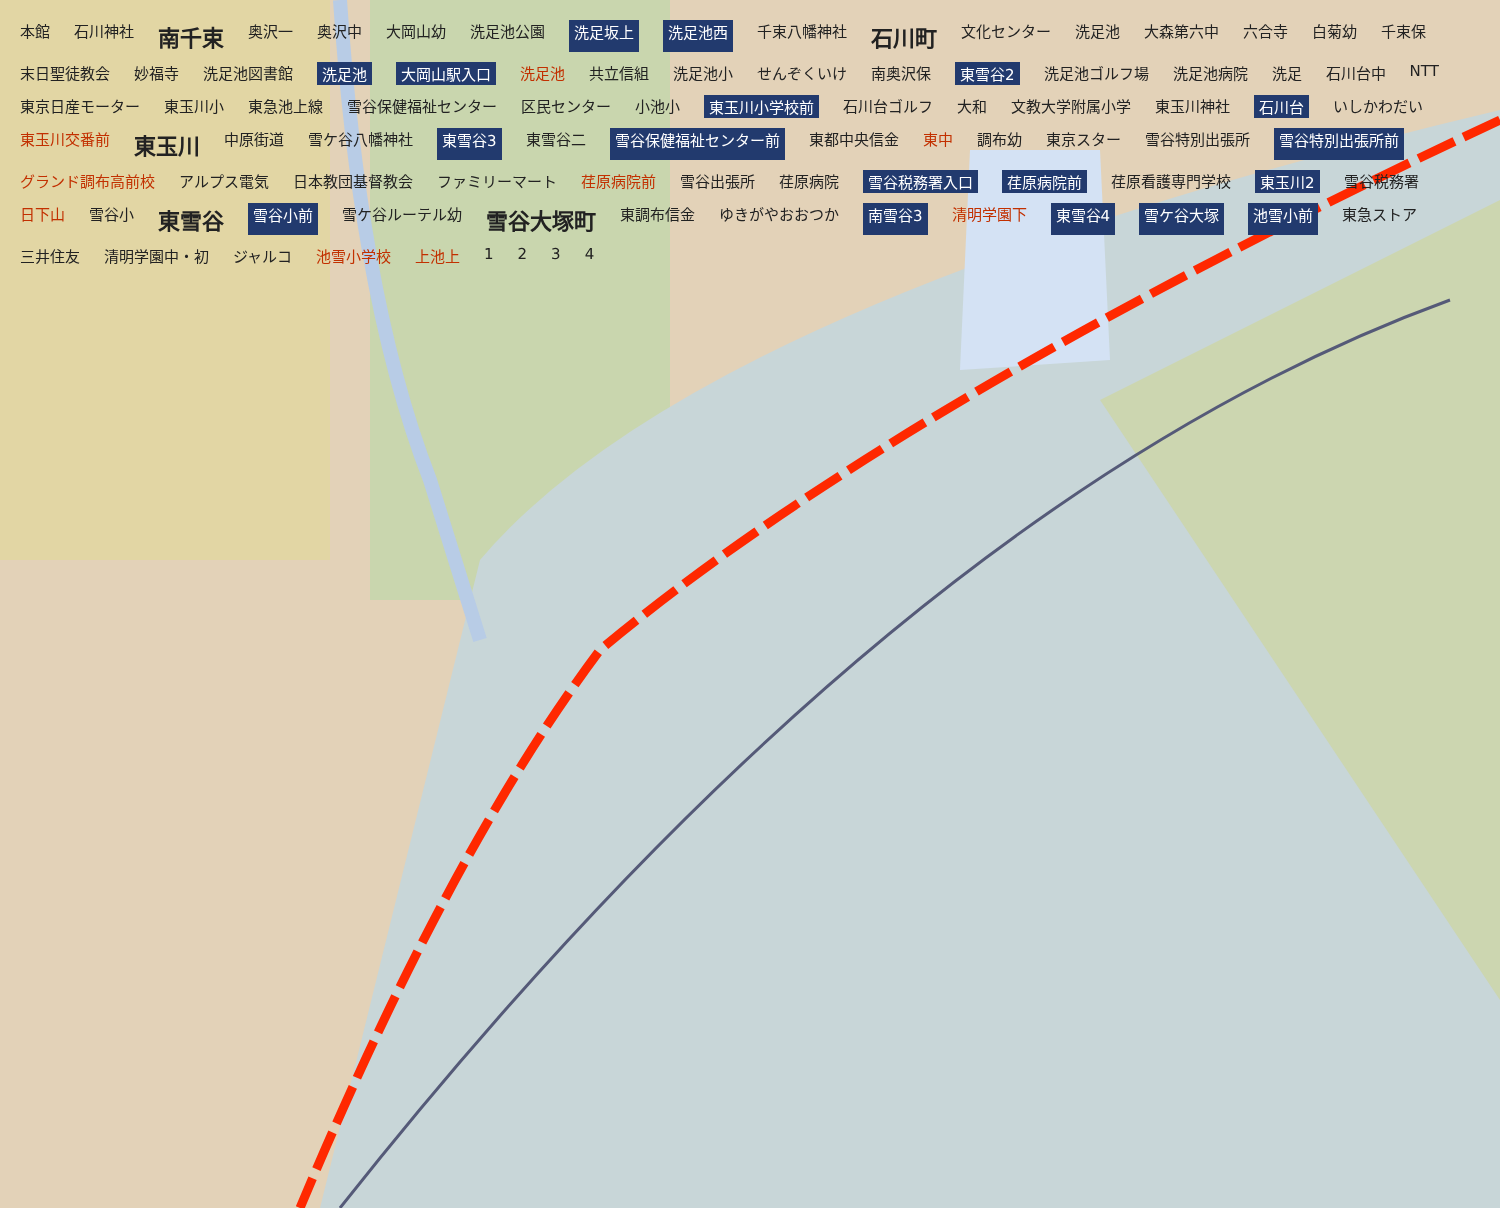本館 石川神社 南千束 奥沢一 奥沢中 大岡山幼 洗足池公園 洗足坂上 洗足池西 千束八幡神社 石川町 文化センター 洗足池 大森第六中 六合寺 白菊幼 千束保 末日聖徒教会 妙福寺 洗足池図書館 洗足池 大岡山駅入口 洗足池 共立信組 洗足池小 せんぞくいけ 南奥沢保 東雪谷2 洗足池ゴルフ場 洗足池病院 洗足 石川台中 NTT 東京日産モーター 東玉川小 東急池上線 雪谷保健福祉センター 区民センター 小池小 東玉川小学校前 石川台ゴルフ 大和 文教大学附属小学 東玉川神社 石川台 いしかわだい 東玉川交番前 東玉川 中原街道 雪ケ谷八幡神社 東雪谷3 東雪谷二 雪谷保健福祉センター前 東都中央信金 東中 調布幼 東京スター 雪谷特別出張所 雪谷特別出張所前 グランド調布高前校 アルプス電気 日本教団基督教会 ファミリーマート 荏原病院前 雪谷出張所 荏原病院 雪谷税務署入口 荏原病院前 荏原看護専門学校 東玉川2 雪谷税務署 日下山 雪谷小 東雪谷 雪谷小前 雪ケ谷ルーテル幼 雪谷大塚町 東調布信金 ゆきがやおおつか 南雪谷3 清明学園下 東雪谷4 雪ケ谷大塚 池雪小前 東急ストア 三井住友 清明学園中・初 ジャルコ 池雪小学校 上池上 1234